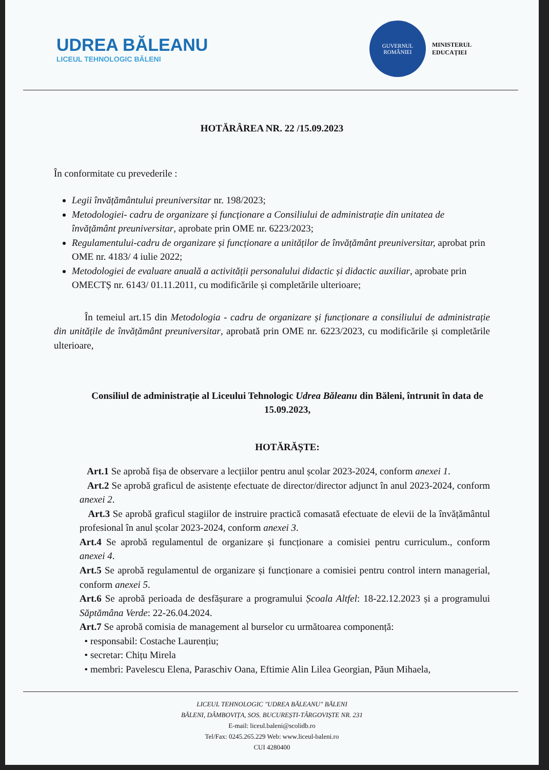UDREA BĂLEANU
LICEUL TEHNOLOGIC BĂLENI
GUVERNUL
ROMÂNIEI
MINISTERUL
EDUCAȚIEI
HOTĂRÂREA NR. 22 /15.09.2023
În conformitate cu prevederile :
Legii învățământului preuniversitar nr. 198/2023;
Metodologiei- cadru de organizare și funcționare a Consiliului de administrație din unitatea de învățământ preuniversitar, aprobate prin OME nr. 6223/2023;
Regulamentului-cadru de organizare și funcționare a unităților de învățământ preuniversitar, aprobat prin OME nr. 4183/ 4 iulie 2022;
Metodologiei de evaluare anuală a activității personalului didactic și didactic auxiliar, aprobate prin OMECTȘ nr. 6143/ 01.11.2011, cu modificările și completările ulterioare;
În temeiul art.15 din Metodologia - cadru de organizare și funcționare a consiliului de administrație din unitățile de învățământ preuniversitar, aprobată prin OME nr. 6223/2023, cu modificările și completările ulterioare,
Consiliul de administrație al Liceului Tehnologic Udrea Băleanu din Băleni, întrunit în data de 15.09.2023,
HOTĂRĂȘTE:
Art.1 Se aprobă fișa de observare a lecțiilor pentru anul școlar 2023-2024, conform anexei 1.
Art.2 Se aprobă graficul de asistențe efectuate de director/director adjunct în anul 2023-2024, conform anexei 2.
Art.3 Se aprobă graficul stagiilor de instruire practică comasată efectuate de elevii de la învățământul profesional în anul școlar 2023-2024, conform anexei 3.
Art.4 Se aprobă regulamentul de organizare și funcționare a comisiei pentru curriculum., conform anexei 4.
Art.5 Se aprobă regulamentul de organizare și funcționare a comisiei pentru control intern managerial, conform anexei 5.
Art.6 Se aprobă perioada de desfășurare a programului Școala Altfel: 18-22.12.2023 și a programului Săptămâna Verde: 22-26.04.2024.
Art.7 Se aprobă comisia de management al burselor cu următoarea componență:
• responsabil: Costache Laurențiu;
• secretar: Chițu Mirela
• membri: Pavelescu Elena, Paraschiv Oana, Eftimie Alin Lilea Georgian, Păun Mihaela,
LICEUL TEHNOLOGIC "UDREA BĂLEANU" BĂLENI
BĂLENI, DÂMBOVIȚA, SOS. BUCUREȘTI-TÂRGOVIȘTE NR. 231
E-mail: liceul.baleni@scolidb.ro
Tel/Fax: 0245.265.229 Web: www.liceul-baleni.ro
CUI 4280400